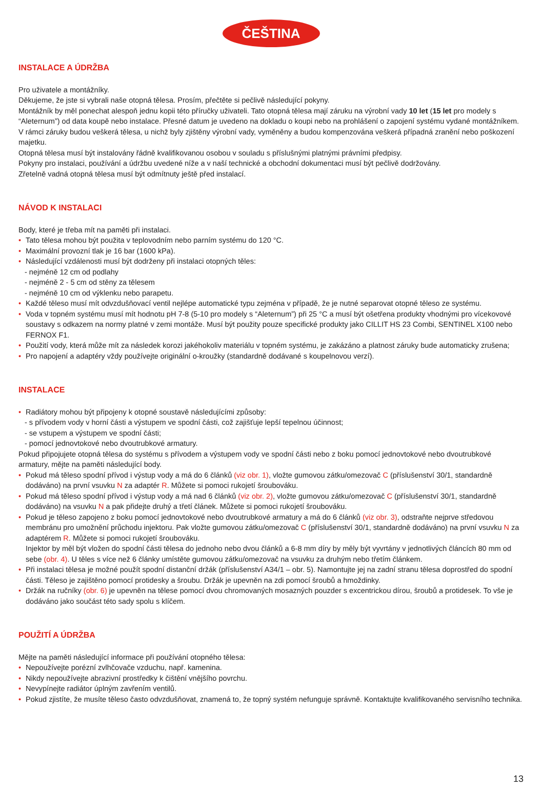ČEŠTINA
INSTALACE A ÚDRŽBA
Pro uživatele a montážníky.
Děkujeme, že jste si vybrali naše otopná tělesa. Prosím, přečtěte si pečlivě následující pokyny.
Montážník by měl ponechat alespoň jednu kopii této příručky uživateli. Tato otopná tělesa mají záruku na výrobní vady 10 let (15 let pro modely s “Aleternum”) od data koupě nebo instalace. Přesné datum je uvedeno na dokladu o koupi nebo na prohlášení o zapojení systému vydané montážníkem. V rámci záruky budou veškerá tělesa, u nichž byly zjištěny výrobní vady, vyměněny a budou kompenzována veškerá případná zranění nebo poškození majetku.
Otopná tělesa musí být instalovány řádně kvalifikovanou osobou v souladu s příslušnými platnými právními předpisy.
Pokyny pro instalaci, používání a údržbu uvedené níže a v naší technické a obchodní dokumentaci musí být pečlivě dodržovány.
Zřetelně vadná otopná tělesa musí být odmítnuty ještě před instalací.
NÁVOD K INSTALACI
Body, které je třeba mít na paměti při instalaci.
• Tato tělesa mohou být použita v teplovodním nebo parním systému do 120 °C.
• Maximální provozní tlak je 16 bar (1600 kPa).
• Následující vzdálenosti musí být dodrženy při instalaci otopných těles:
- nejméně 12 cm od podlahy
- nejméně 2 - 5 cm od stěny za tělesem
- nejméně 10 cm od výklenku nebo parapetu.
• Každé těleso musí mít odvzdušňovací ventil nejlépe automatické typu zejména v případě, že je nutné separovat otopné těleso ze systému.
• Voda v topném systému musí mít hodnotu pH 7-8 (5-10 pro modely s “Aleternum”) při 25 °C a musí být ošetřena produkty vhodnými pro vícekovové soustavy s odkazem na normy platné v zemi montáže. Musí být použity pouze specifické produkty jako CILLIT HS 23 Combi, SENTINEL X100 nebo FERNOX F1.
• Použití vody, která může mít za následek korozi jakéhokoliv materiálu v topném systému, je zakázáno a platnost záruky bude automaticky zrušena;
• Pro napojení a adaptéry vždy používejte originální o-kroužky (standardně dodávané s koupelnovou verzí).
INSTALACE
• Radiátory mohou být připojeny k otopné soustavě následujícími způsoby:
- s přívodem vody v horní části a výstupem ve spodní části, což zajišťuje lepší tepelnou účinnost;
- se vstupem a výstupem ve spodní části;
- pomocí jednovtokové nebo dvoutrubkové armatury.
Pokud připojujete otopná tělesa do systému s přívodem a výstupem vody ve spodní části nebo z boku pomocí jednovtokové nebo dvoutrubkové armatury, mějte na paměti následující body.
• Pokud má těleso spodní přívod i výstup vody a má do 6 článků (viz obr. 1), vložte gumovou zátku/omezovač C (příslušenství 30/1, standardně dodáváno) na první vsuvku N za adaptér R. Můžete si pomoci rukojetí šroubováku.
• Pokud má těleso spodní přívod i výstup vody a má nad 6 článků (viz obr. 2), vložte gumovou zátku/omezovač C (příslušenství 30/1, standardně dodáváno) na vsuvku N a pak přidejte druhý a třetí článek. Můžete si pomoci rukojetí šroubováku.
• Pokud je těleso zapojeno z boku pomocí jednovtokové nebo dvoutrubkové armatury a má do 6 článků (viz obr. 3), odstraňte nejprve středovou membránu pro umožnění průchodu injektoru. Pak vložte gumovou zátku/omezovač C (příslušenství 30/1, standardně dodáváno) na první vsuvku N za adaptérem R. Můžete si pomoci rukojetí šroubováku.
Injektor by měl být vložen do spodní části tělesa do jednoho nebo dvou článků a 6-8 mm díry by měly být vyvrtány v jednotlivých článcích 80 mm od sebe (obr. 4). U těles s více než 6 články umístěte gumovou zátku/omezovač na vsuvku za druhým nebo třetím článkem.
• Při instalaci tělesa je možné použít spodní distanční držák (příslušenství A34/1 – obr. 5). Namontujte jej na zadní stranu tělesa doprostřed do spodní části. Těleso je zajištěno pomocí protidesky a šroubu. Držák je upevněn na zdi pomocí šroubů a hmoždinky.
• Držák na ručníky (obr. 6) je upevněn na tělese pomocí dvou chromovaných mosazných pouzder s excentrickou dírou, šroubů a protidesek. To vše je dodáváno jako součást této sady spolu s klíčem.
POUŽITÍ A ÚDRŽBA
Mějte na paměti následující informace při používání otopného tělesa:
• Nepoužívejte porézní zvlhčovače vzduchu, např. kamenina.
• Nikdy nepoužívejte abrazivní prostředky k čištění vnějšího povrchu.
• Nevypínejte radiátor úplným zavřením ventilů.
• Pokud zjistíte, že musíte těleso často odvzdušňovat, znamená to, že topný systém nefunguje správně. Kontaktujte kvalifikovaného servisního technika.
13